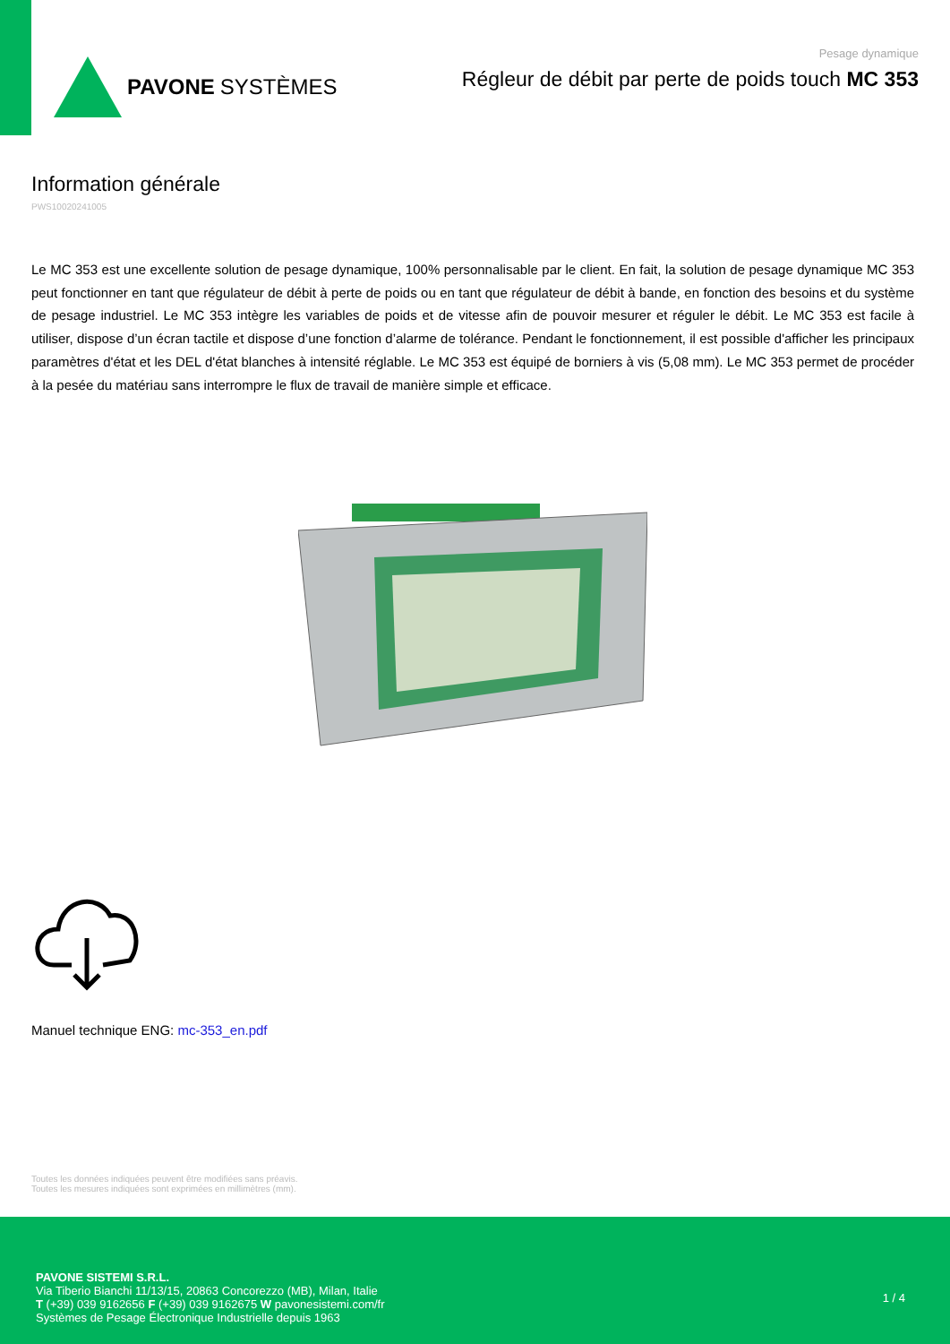PAVONE SYSTÈMES
Pesage dynamique
Régleur de débit par perte de poids touch MC 353
Information générale
PWS10020241005
Le MC 353 est une excellente solution de pesage dynamique, 100% personnalisable par le client. En fait, la solution de pesage dynamique MC 353 peut fonctionner en tant que régulateur de débit à perte de poids ou en tant que régulateur de débit à bande, en fonction des besoins et du système de pesage industriel. Le MC 353 intègre les variables de poids et de vitesse afin de pouvoir mesurer et réguler le débit. Le MC 353 est facile à utiliser, dispose d’un écran tactile et dispose d’une fonction d’alarme de tolérance. Pendant le fonctionnement, il est possible d'afficher les principaux paramètres d'état et les DEL d'état blanches à intensité réglable. Le MC 353 est équipé de borniers à vis (5,08 mm). Le MC 353 permet de procéder à la pesée du matériau sans interrompre le flux de travail de manière simple et efficace.
Manuel technique ENG: mc-353_en.pdf
Toutes les données indiquées peuvent être modifiées sans préavis.
Toutes les mesures indiquées sont exprimées en millimètres (mm).
PAVONE SISTEMI S.R.L.
Via Tiberio Bianchi 11/13/15, 20863 Concorezzo (MB), Milan, Italie
T (+39) 039 9162656 F (+39) 039 9162675 W pavonesistemi.com/fr
Systèmes de Pesage Électronique Industrielle depuis 1963
1 / 4